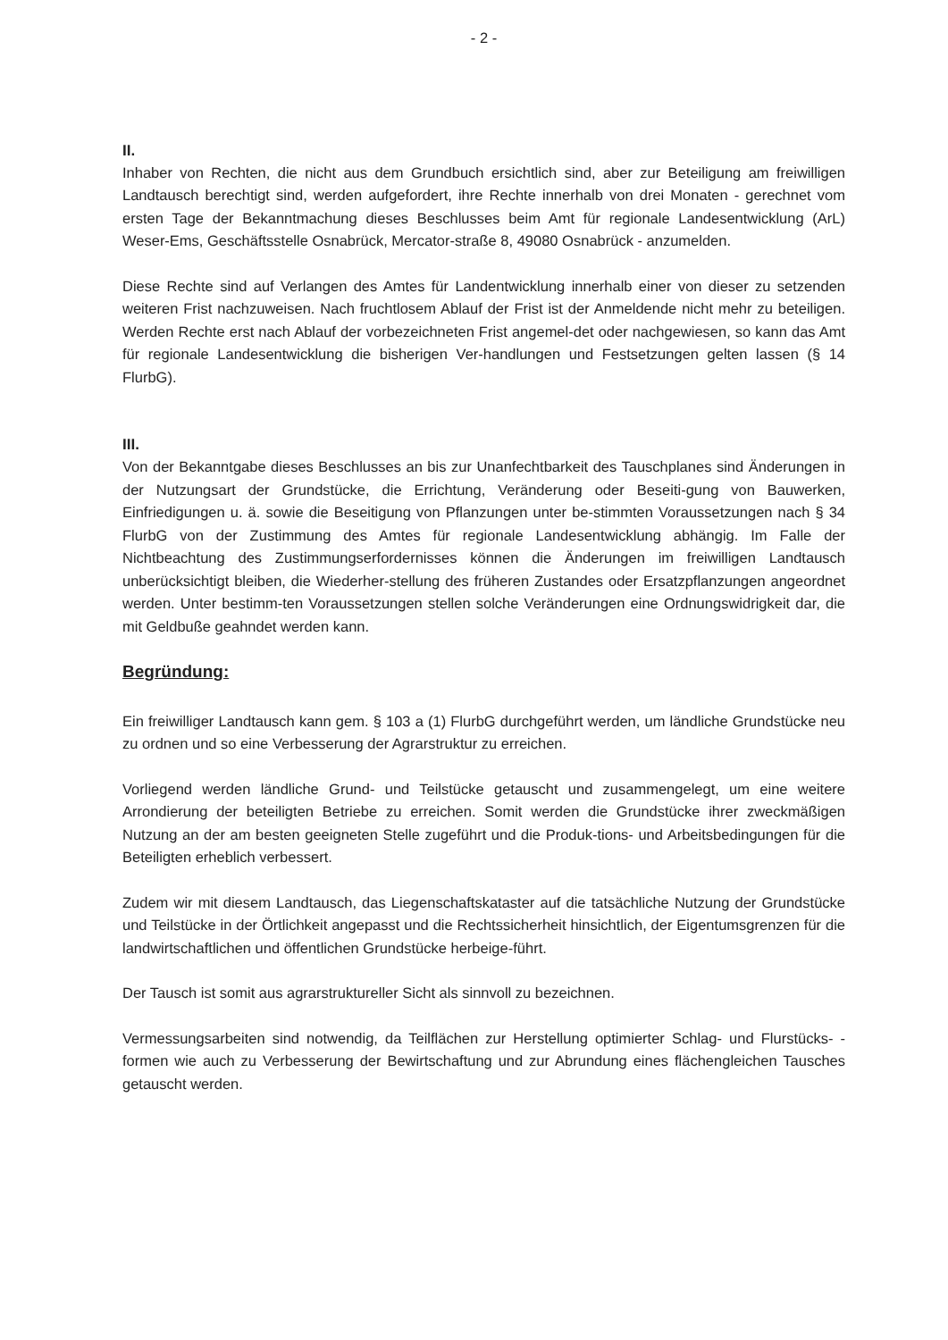- 2 -
II.
Inhaber von Rechten, die nicht aus dem Grundbuch ersichtlich sind, aber zur Beteiligung am freiwilligen Landtausch berechtigt sind, werden aufgefordert, ihre Rechte innerhalb von drei Monaten - gerechnet vom ersten Tage der Bekanntmachung dieses Beschlusses beim Amt für regionale Landesentwicklung (ArL) Weser-Ems, Geschäftsstelle Osnabrück, Mercator-straße 8, 49080 Osnabrück - anzumelden.
Diese Rechte sind auf Verlangen des Amtes für Landentwicklung innerhalb einer von dieser zu setzenden weiteren Frist nachzuweisen. Nach fruchtlosem Ablauf der Frist ist der Anmeldende nicht mehr zu beteiligen. Werden Rechte erst nach Ablauf der vorbezeichneten Frist angemel-det oder nachgewiesen, so kann das Amt für regionale Landesentwicklung die bisherigen Ver-handlungen und Festsetzungen gelten lassen (§ 14 FlurbG).
III.
Von der Bekanntgabe dieses Beschlusses an bis zur Unanfechtbarkeit des Tauschplanes sind Änderungen in der Nutzungsart der Grundstücke, die Errichtung, Veränderung oder Beseiti-gung von Bauwerken, Einfriedigungen u. ä. sowie die Beseitigung von Pflanzungen unter be-stimmten Voraussetzungen nach § 34 FlurbG von der Zustimmung des Amtes für regionale Landesentwicklung abhängig. Im Falle der Nichtbeachtung des Zustimmungserfordernisses können die Änderungen im freiwilligen Landtausch unberücksichtigt bleiben, die Wiederher-stellung des früheren Zustandes oder Ersatzpflanzungen angeordnet werden. Unter bestimm-ten Voraussetzungen stellen solche Veränderungen eine Ordnungswidrigkeit dar, die mit Geldbuße geahndet werden kann.
Begründung:
Ein freiwilliger Landtausch kann gem. § 103 a (1) FlurbG durchgeführt werden, um ländliche Grundstücke neu zu ordnen und so eine Verbesserung der Agrarstruktur zu erreichen.
Vorliegend werden ländliche Grund- und Teilstücke getauscht und zusammengelegt, um eine weitere Arrondierung der beteiligten Betriebe zu erreichen. Somit werden die Grundstücke ihrer zweckmäßigen Nutzung an der am besten geeigneten Stelle zugeführt und die Produk-tions- und Arbeitsbedingungen für die Beteiligten erheblich verbessert.
Zudem wir mit diesem Landtausch, das Liegenschaftskataster auf die tatsächliche Nutzung der Grundstücke und Teilstücke in der Örtlichkeit angepasst und die Rechtssicherheit hinsichtlich, der Eigentumsgrenzen für die landwirtschaftlichen und öffentlichen Grundstücke herbeige-führt.
Der Tausch ist somit aus agrarstruktureller Sicht als sinnvoll zu bezeichnen.
Vermessungsarbeiten sind notwendig, da Teilflächen zur Herstellung optimierter Schlag- und Flurstücks- -formen wie auch zu Verbesserung der Bewirtschaftung und zur Abrundung eines flächengleichen Tausches getauscht werden.